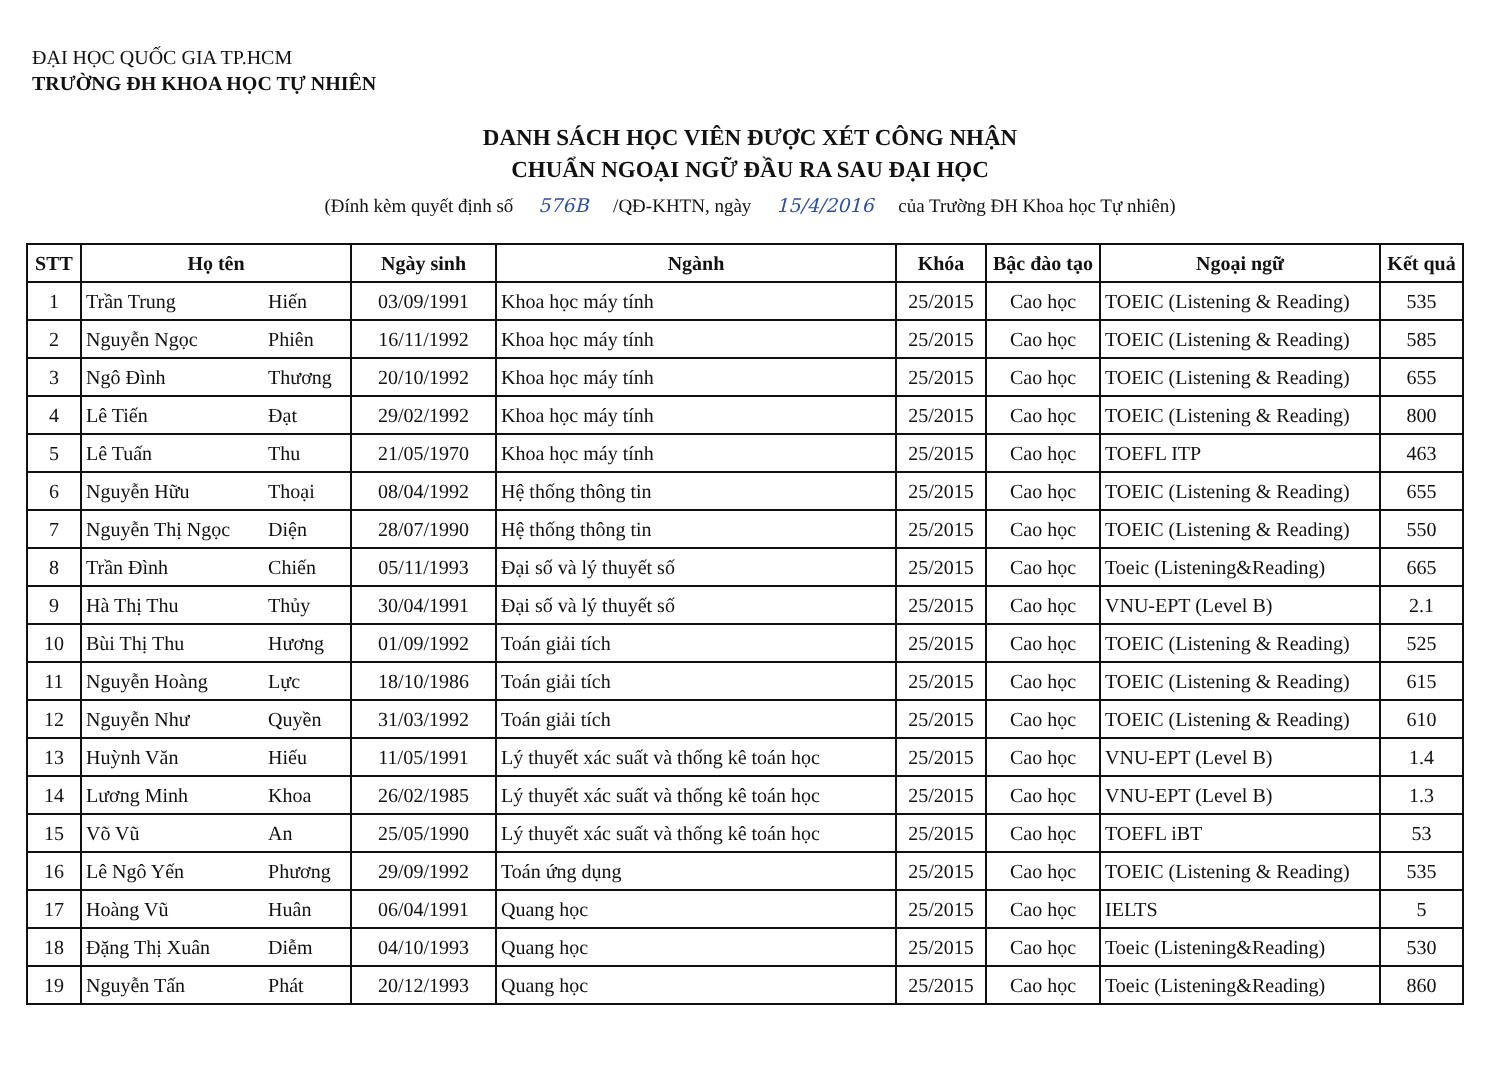ĐẠI HỌC QUỐC GIA TP.HCM
TRƯỜNG ĐH KHOA HỌC TỰ NHIÊN
DANH SÁCH HỌC VIÊN ĐƯỢC XÉT CÔNG NHẬN
CHUẨN NGOẠI NGỮ ĐẦU RA SAU ĐẠI HỌC
(Đính kèm quyết định số 576B /QĐ-KHTN, ngày 15/4/2016 của Trường ĐH Khoa học Tự nhiên)
| STT | Họ tên | | Ngày sinh | Ngành | Khóa | Bậc đào tạo | Ngoại ngữ | Kết quả |
| --- | --- | --- | --- | --- | --- | --- | --- | --- |
| 1 | Trần Trung | Hiến | 03/09/1991 | Khoa học máy tính | 25/2015 | Cao học | TOEIC (Listening & Reading) | 535 |
| 2 | Nguyễn Ngọc | Phiên | 16/11/1992 | Khoa học máy tính | 25/2015 | Cao học | TOEIC (Listening & Reading) | 585 |
| 3 | Ngô Đình | Thương | 20/10/1992 | Khoa học máy tính | 25/2015 | Cao học | TOEIC (Listening & Reading) | 655 |
| 4 | Lê Tiến | Đạt | 29/02/1992 | Khoa học máy tính | 25/2015 | Cao học | TOEIC (Listening & Reading) | 800 |
| 5 | Lê Tuấn | Thu | 21/05/1970 | Khoa học máy tính | 25/2015 | Cao học | TOEFL ITP | 463 |
| 6 | Nguyễn Hữu | Thoại | 08/04/1992 | Hệ thống thông tin | 25/2015 | Cao học | TOEIC (Listening & Reading) | 655 |
| 7 | Nguyễn Thị Ngọc | Diện | 28/07/1990 | Hệ thống thông tin | 25/2015 | Cao học | TOEIC (Listening & Reading) | 550 |
| 8 | Trần Đình | Chiến | 05/11/1993 | Đại số và lý thuyết số | 25/2015 | Cao học | Toeic (Listening&Reading) | 665 |
| 9 | Hà Thị Thu | Thủy | 30/04/1991 | Đại số và lý thuyết số | 25/2015 | Cao học | VNU-EPT (Level B) | 2.1 |
| 10 | Bùi Thị Thu | Hương | 01/09/1992 | Toán giải tích | 25/2015 | Cao học | TOEIC (Listening & Reading) | 525 |
| 11 | Nguyễn Hoàng | Lực | 18/10/1986 | Toán giải tích | 25/2015 | Cao học | TOEIC (Listening & Reading) | 615 |
| 12 | Nguyễn Như | Quyền | 31/03/1992 | Toán giải tích | 25/2015 | Cao học | TOEIC (Listening & Reading) | 610 |
| 13 | Huỳnh Văn | Hiếu | 11/05/1991 | Lý thuyết xác suất và thống kê toán học | 25/2015 | Cao học | VNU-EPT (Level B) | 1.4 |
| 14 | Lương Minh | Khoa | 26/02/1985 | Lý thuyết xác suất và thống kê toán học | 25/2015 | Cao học | VNU-EPT (Level B) | 1.3 |
| 15 | Võ Vũ | An | 25/05/1990 | Lý thuyết xác suất và thống kê toán học | 25/2015 | Cao học | TOEFL iBT | 53 |
| 16 | Lê Ngô Yến | Phương | 29/09/1992 | Toán ứng dụng | 25/2015 | Cao học | TOEIC (Listening & Reading) | 535 |
| 17 | Hoàng Vũ | Huân | 06/04/1991 | Quang học | 25/2015 | Cao học | IELTS | 5 |
| 18 | Đặng Thị Xuân | Diễm | 04/10/1993 | Quang học | 25/2015 | Cao học | Toeic (Listening&Reading) | 530 |
| 19 | Nguyễn Tấn | Phát | 20/12/1993 | Quang học | 25/2015 | Cao học | Toeic (Listening&Reading) | 860 |